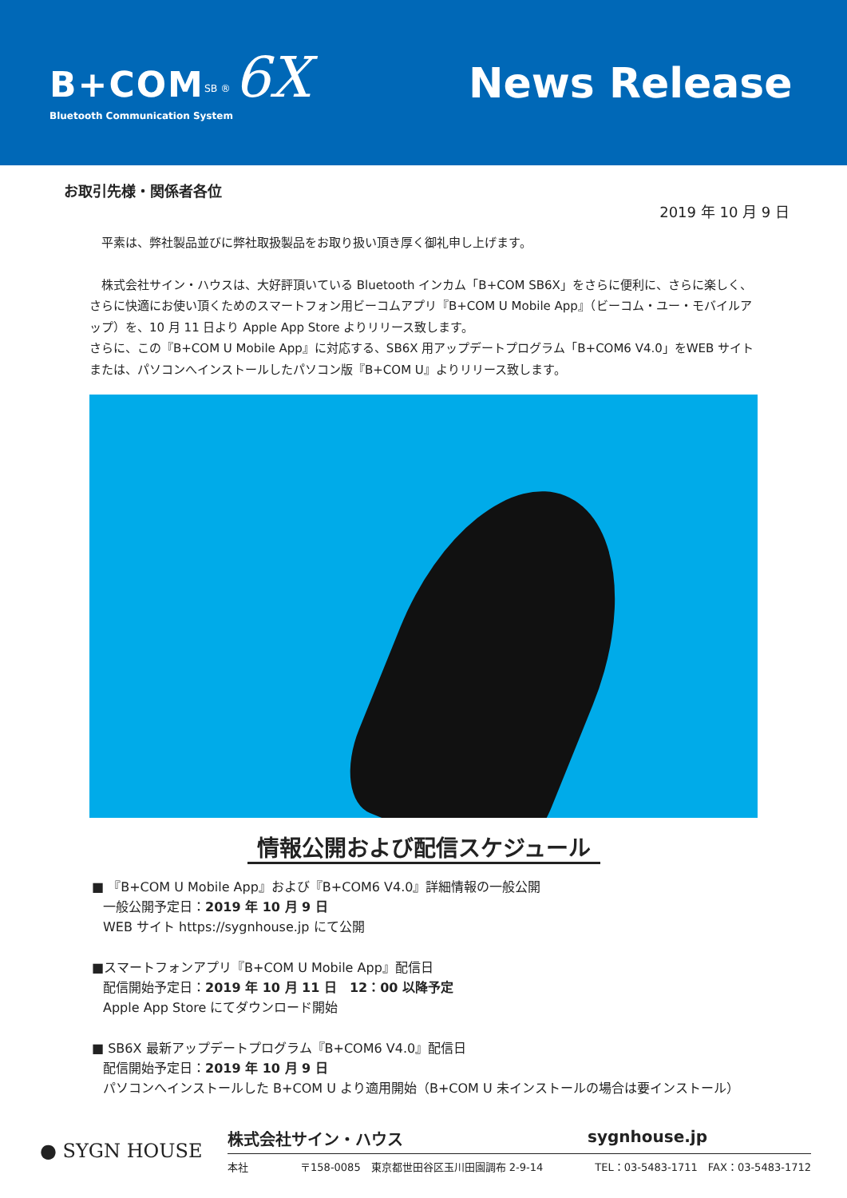B+COM<sup>SB ®</sup> 6X
Bluetooth Communication System
News Release
お取引先様・関係者各位
2019 年 10 月 9 日
　平素は、弊社製品並びに弊社取扱製品をお取り扱い頂き厚く御礼申し上げます。
　株式会社サイン・ハウスは、大好評頂いている Bluetooth インカム「B+COM SB6X」をさらに便利に、さらに楽しく、さらに快適にお使い頂くためのスマートフォン用ビーコムアプリ『B+COM U Mobile App』（ビーコム・ユー・モバイルアップ）を、10 月 11 日より Apple App Store よりリリース致します。
さらに、この『B+COM U Mobile App』に対応する、SB6X 用アップデートプログラム「B+COM6 V4.0」をWEB サイトまたは、パソコンへインストールしたパソコン版『B+COM U』よりリリース致します。
情報公開および配信スケジュール
■ 『B+COM U Mobile App』および『B+COM6 V4.0』詳細情報の一般公開
一般公開予定日：2019 年 10 月 9 日
WEB サイト https://sygnhouse.jp にて公開
■スマートフォンアプリ『B+COM U Mobile App』配信日
配信開始予定日：2019 年 10 月 11 日　12：00 以降予定
Apple App Store にてダウンロード開始
■ SB6X 最新アップデートプログラム『B+COM6 V4.0』配信日
配信開始予定日：2019 年 10 月 9 日
パソコンへインストールした B+COM U より適用開始（B+COM U 未インストールの場合は要インストール）
● SYGN HOUSE
株式会社サイン・ハウス sygnhouse.jp
本社 〒158-0085　東京都世田谷区玉川田園調布 2-9-14 TEL：03-5483-1711　FAX：03-5483-1712